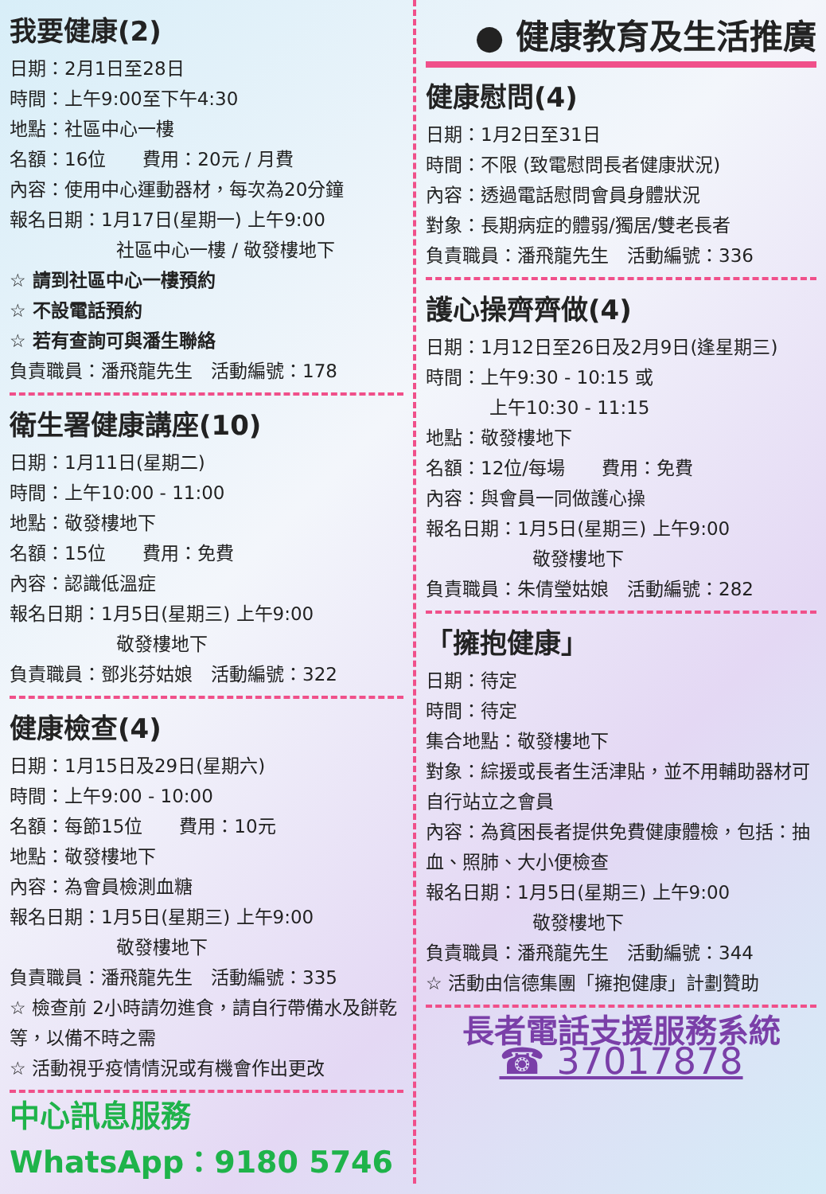我要健康(2)
日期：2月1日至28日
時間：上午9:00至下午4:30
地點：社區中心一樓
名額：16位　　費用：20元 / 月費
內容：使用中心運動器材，每次為20分鐘
報名日期：1月17日(星期一) 上午9:00
社區中心一樓 / 敬發樓地下
☆ 請到社區中心一樓預約
☆ 不設電話預約
☆ 若有查詢可與潘生聯絡
負責職員：潘飛龍先生　活動編號：178
衛生署健康講座(10)
日期：1月11日(星期二)
時間：上午10:00 - 11:00
地點：敬發樓地下
名額：15位　　費用：免費
內容：認識低溫症
報名日期：1月5日(星期三) 上午9:00
敬發樓地下
負責職員：鄧兆芬姑娘　活動編號：322
健康檢查(4)
日期：1月15日及29日(星期六)
時間：上午9:00 - 10:00
名額：每節15位　　費用：10元
地點：敬發樓地下
內容：為會員檢測血糖
報名日期：1月5日(星期三) 上午9:00
敬發樓地下
負責職員：潘飛龍先生　活動編號：335
☆ 檢查前 2小時請勿進食，請自行帶備水及餅乾等，以備不時之需
☆ 活動視乎疫情情況或有機會作出更改
中心訊息服務
WhatsApp：9180 5746
● 健康教育及生活推廣
健康慰問(4)
日期：1月2日至31日
時間：不限 (致電慰問長者健康狀況)
內容：透過電話慰問會員身體狀況
對象：長期病症的體弱/獨居/雙老長者
負責職員：潘飛龍先生　活動編號：336
護心操齊齊做(4)
日期：1月12日至26日及2月9日(逢星期三)
時間：上午9:30 - 10:15 或
上午10:30 - 11:15
地點：敬發樓地下
名額：12位/每場　　費用：免費
內容：與會員一同做護心操
報名日期：1月5日(星期三) 上午9:00
敬發樓地下
負責職員：朱倩瑩姑娘　活動編號：282
「擁抱健康」
日期：待定
時間：待定
集合地點：敬發樓地下
對象：綜援或長者生活津貼，並不用輔助器材可自行站立之會員
內容：為貧困長者提供免費健康體檢，包括：抽血、照肺、大小便檢查
報名日期：1月5日(星期三) 上午9:00
敬發樓地下
負責職員：潘飛龍先生　活動編號：344
☆ 活動由信德集團「擁抱健康」計劃贊助
長者電話支援服務系統
☎ 37017878